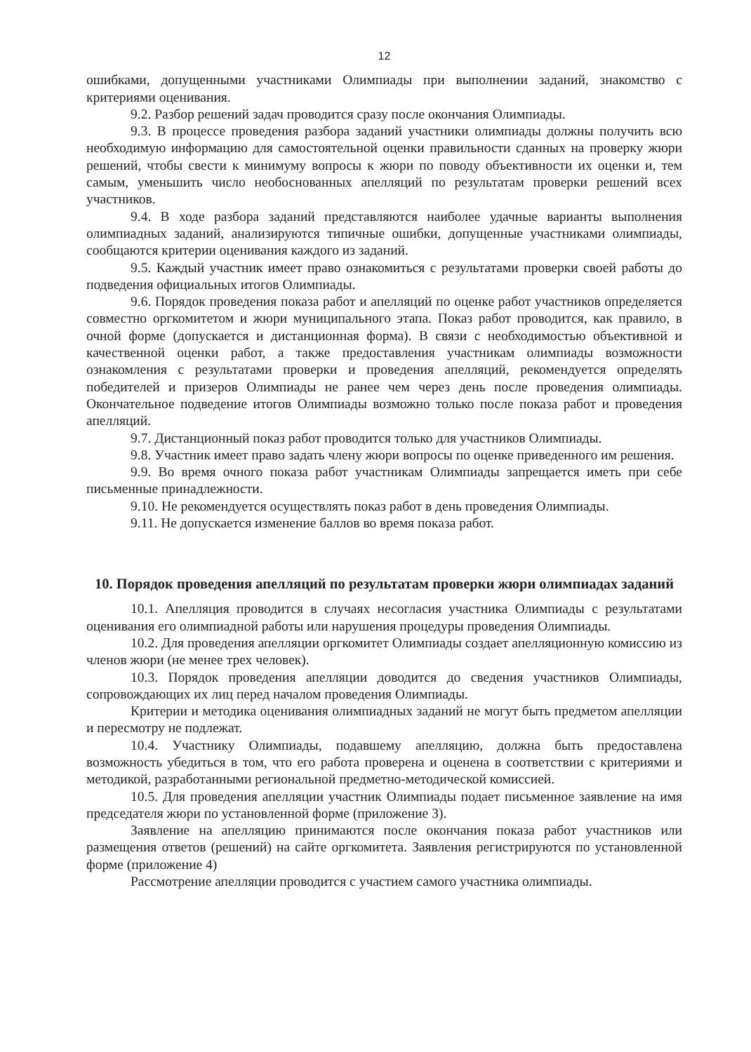12
ошибками, допущенными участниками Олимпиады при выполнении заданий, знакомство с критериями оценивания.
9.2. Разбор решений задач проводится сразу после окончания Олимпиады.
9.3. В процессе проведения разбора заданий участники олимпиады должны получить всю необходимую информацию для самостоятельной оценки правильности сданных на проверку жюри решений, чтобы свести к минимуму вопросы к жюри по поводу объективности их оценки и, тем самым, уменьшить число необоснованных апелляций по результатам проверки решений всех участников.
9.4. В ходе разбора заданий представляются наиболее удачные варианты выполнения олимпиадных заданий, анализируются типичные ошибки, допущенные участниками олимпиады, сообщаются критерии оценивания каждого из заданий.
9.5. Каждый участник имеет право ознакомиться с результатами проверки своей работы до подведения официальных итогов Олимпиады.
9.6. Порядок проведения показа работ и апелляций по оценке работ участников определяется совместно оргкомитетом и жюри муниципального этапа. Показ работ проводится, как правило, в очной форме (допускается и дистанционная форма). В связи с необходимостью объективной и качественной оценки работ, а также предоставления участникам олимпиады возможности ознакомления с результатами проверки и проведения апелляций, рекомендуется определять победителей и призеров Олимпиады не ранее чем через день после проведения олимпиады. Окончательное подведение итогов Олимпиады возможно только после показа работ и проведения апелляций.
9.7. Дистанционный показ работ проводится только для участников Олимпиады.
9.8. Участник имеет право задать члену жюри вопросы по оценке приведенного им решения.
9.9. Во время очного показа работ участникам Олимпиады запрещается иметь при себе письменные принадлежности.
9.10. Не рекомендуется осуществлять показ работ в день проведения Олимпиады.
9.11. Не допускается изменение баллов во время показа работ.
10. Порядок проведения апелляций по результатам проверки жюри олимпиадах заданий
10.1. Апелляция проводится в случаях несогласия участника Олимпиады с результатами оценивания его олимпиадной работы или нарушения процедуры проведения Олимпиады.
10.2. Для проведения апелляции оргкомитет Олимпиады создает апелляционную комиссию из членов жюри (не менее трех человек).
10.3. Порядок проведения апелляции доводится до сведения участников Олимпиады, сопровождающих их лиц перед началом проведения Олимпиады.
Критерии и методика оценивания олимпиадных заданий не могут быть предметом апелляции и пересмотру не подлежат.
10.4. Участнику Олимпиады, подавшему апелляцию, должна быть предоставлена возможность убедиться в том, что его работа проверена и оценена в соответствии с критериями и методикой, разработанными региональной предметно-методической комиссией.
10.5. Для проведения апелляции участник Олимпиады подает письменное заявление на имя председателя жюри по установленной форме (приложение 3).
Заявление на апелляцию принимаются после окончания показа работ участников или размещения ответов (решений) на сайте оргкомитета. Заявления регистрируются по установленной форме (приложение 4)
Рассмотрение апелляции проводится с участием самого участника олимпиады.